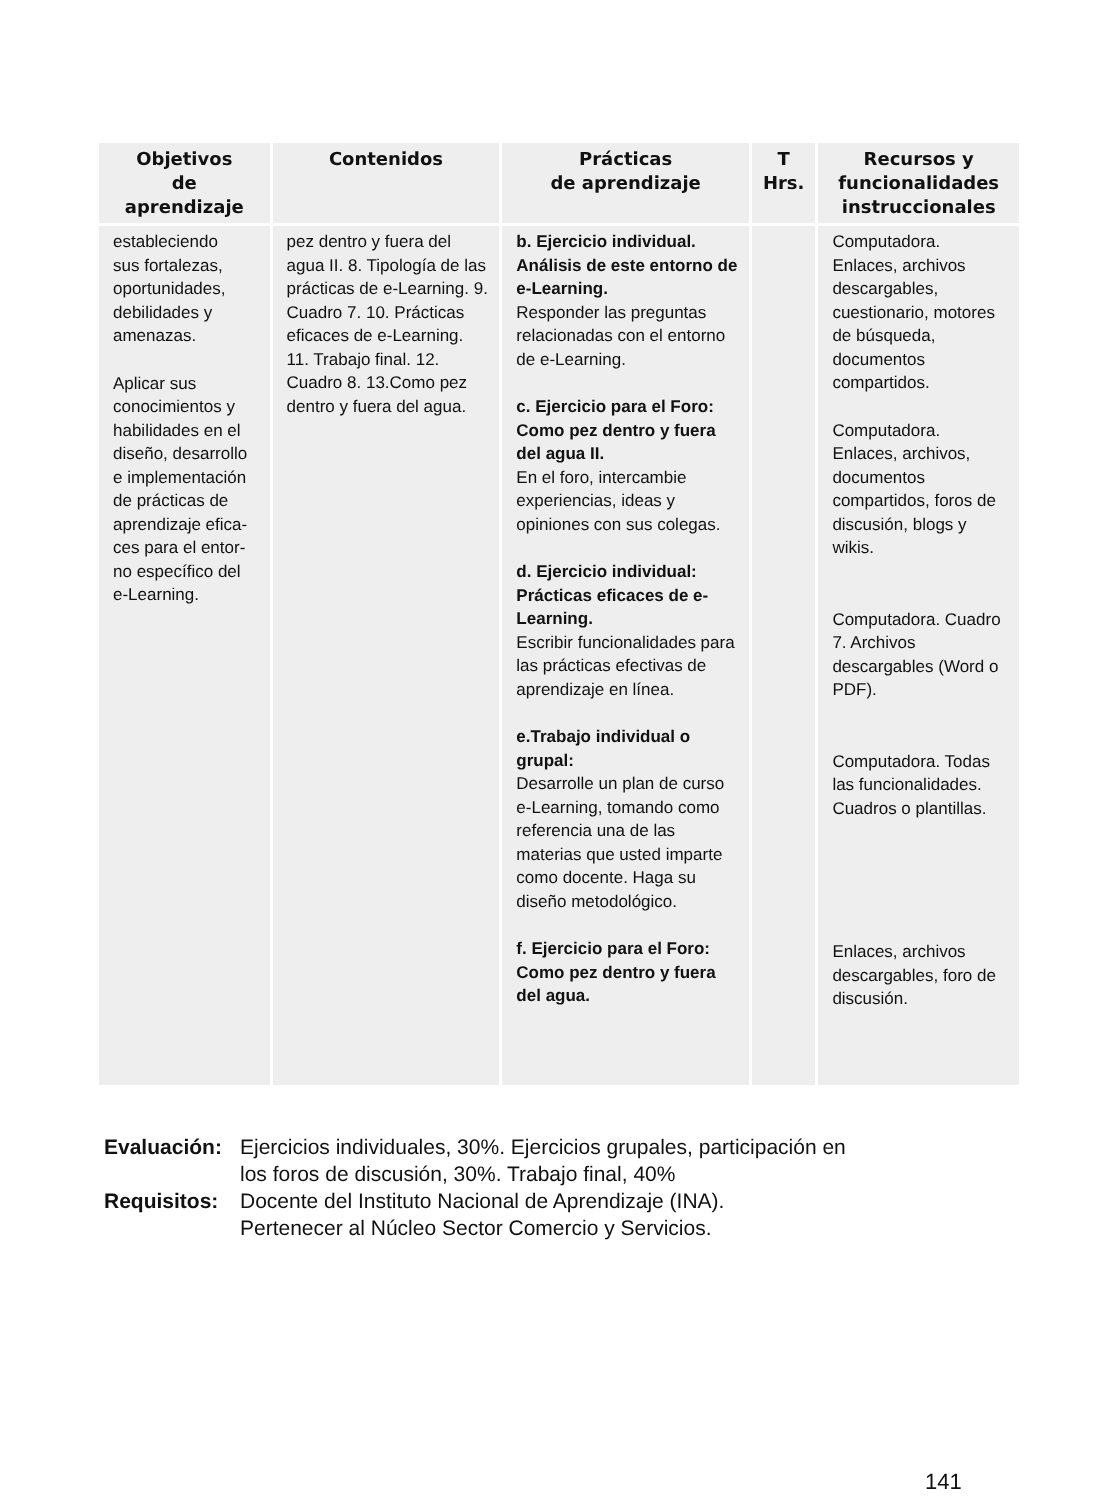| Objetivos de aprendizaje | Contenidos | Prácticas de aprendizaje | T Hrs. | Recursos y funcionalidades instruccionales |
| --- | --- | --- | --- | --- |
| estableciendo sus fortalezas, oportunidades, debilidades y amenazas. Aplicar sus conocimientos y habilidades en el diseño, desarrollo e implementación de prácticas de aprendizaje efica- ces para el entor- no específico del e-Learning. | pez dentro y fuera del agua II. 8. Tipología de las prácticas de e-Learning. 9. Cuadro 7. 10. Prácticas eficaces de e-Learning. 11. Trabajo final. 12. Cuadro 8. 13.Como pez dentro y fuera del agua. | b. Ejercicio individual. Análisis de este entorno de e-Learning. Responder las preguntas relacionadas con el entorno de e-Learning. c. Ejercicio para el Foro: Como pez dentro y fuera del agua II. En el foro, intercambie experiencias, ideas y opiniones con sus colegas. d. Ejercicio individual: Prácticas eficaces de e-Learning. Escribir funcionalidades para las prácticas efectivas de aprendizaje en línea. e.Trabajo individual o grupal: Desarrolle un plan de curso e-Learning, tomando como referencia una de las materias que usted imparte como docente. Haga su diseño metodológico. f. Ejercicio para el Foro: Como pez dentro y fuera del agua. | | Computadora. Enlaces, archivos descargables, cuestionario, motores de búsqueda, documentos compartidos. Computadora. Enlaces, archivos, documentos compartidos, foros de discusión, blogs y wikis. Computadora. Cuadro 7. Archivos descargables (Word o PDF). Computadora. Todas las funcionalidades. Cuadros o plantillas. Enlaces, archivos descargables, foro de discusión. |
Evaluación: Ejercicios individuales, 30%. Ejercicios grupales, participación en
los foros de discusión, 30%. Trabajo final, 40%
Requisitos: Docente del Instituto Nacional de Aprendizaje (INA).
Pertenecer al Núcleo Sector Comercio y Servicios.
141